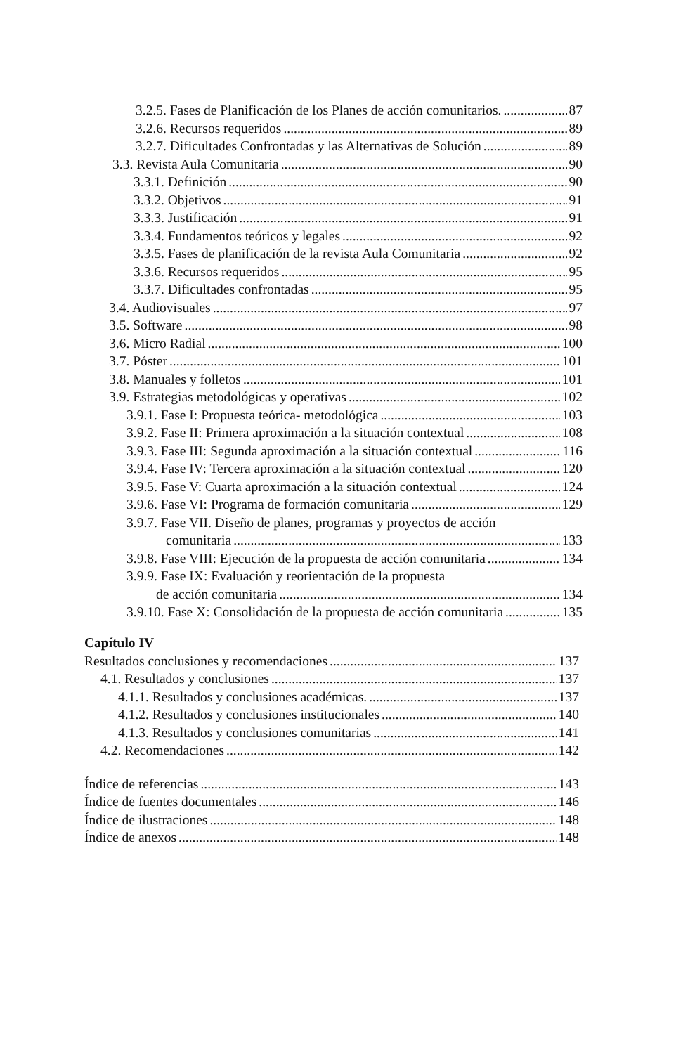3.2.5. Fases de Planificación de los Planes de acción comunitarios. 87
3.2.6. Recursos requeridos 89
3.2.7. Dificultades Confrontadas y las Alternativas de Solución 89
3.3. Revista Aula Comunitaria 90
3.3.1. Definición 90
3.3.2. Objetivos 91
3.3.3. Justificación 91
3.3.4. Fundamentos teóricos y legales 92
3.3.5. Fases de planificación de la revista Aula Comunitaria 92
3.3.6. Recursos requeridos 95
3.3.7. Dificultades confrontadas 95
3.4. Audiovisuales 97
3.5. Software 98
3.6. Micro Radial 100
3.7. Póster 101
3.8. Manuales y folletos 101
3.9. Estrategias metodológicas y operativas 102
3.9.1. Fase I: Propuesta teórica- metodológica 103
3.9.2. Fase II: Primera aproximación a la situación contextual 108
3.9.3. Fase III: Segunda aproximación a la situación contextual 116
3.9.4. Fase IV: Tercera aproximación a la situación contextual 120
3.9.5. Fase V: Cuarta aproximación a la situación contextual 124
3.9.6. Fase VI: Programa de formación comunitaria 129
3.9.7. Fase VII. Diseño de planes, programas y proyectos de acción
comunitaria 133
3.9.8. Fase VIII: Ejecución de la propuesta de acción comunitaria 134
3.9.9. Fase IX: Evaluación y reorientación de la propuesta
de acción comunitaria 134
3.9.10. Fase X: Consolidación de la propuesta de acción comunitaria 135
Capítulo IV
Resultados conclusiones y recomendaciones 137
4.1. Resultados y conclusiones 137
4.1.1. Resultados y conclusiones académicas. 137
4.1.2. Resultados y conclusiones institucionales 140
4.1.3. Resultados y conclusiones comunitarias 141
4.2. Recomendaciones 142
Índice de referencias 143
Índice de fuentes documentales 146
Índice de ilustraciones 148
Índice de anexos 148